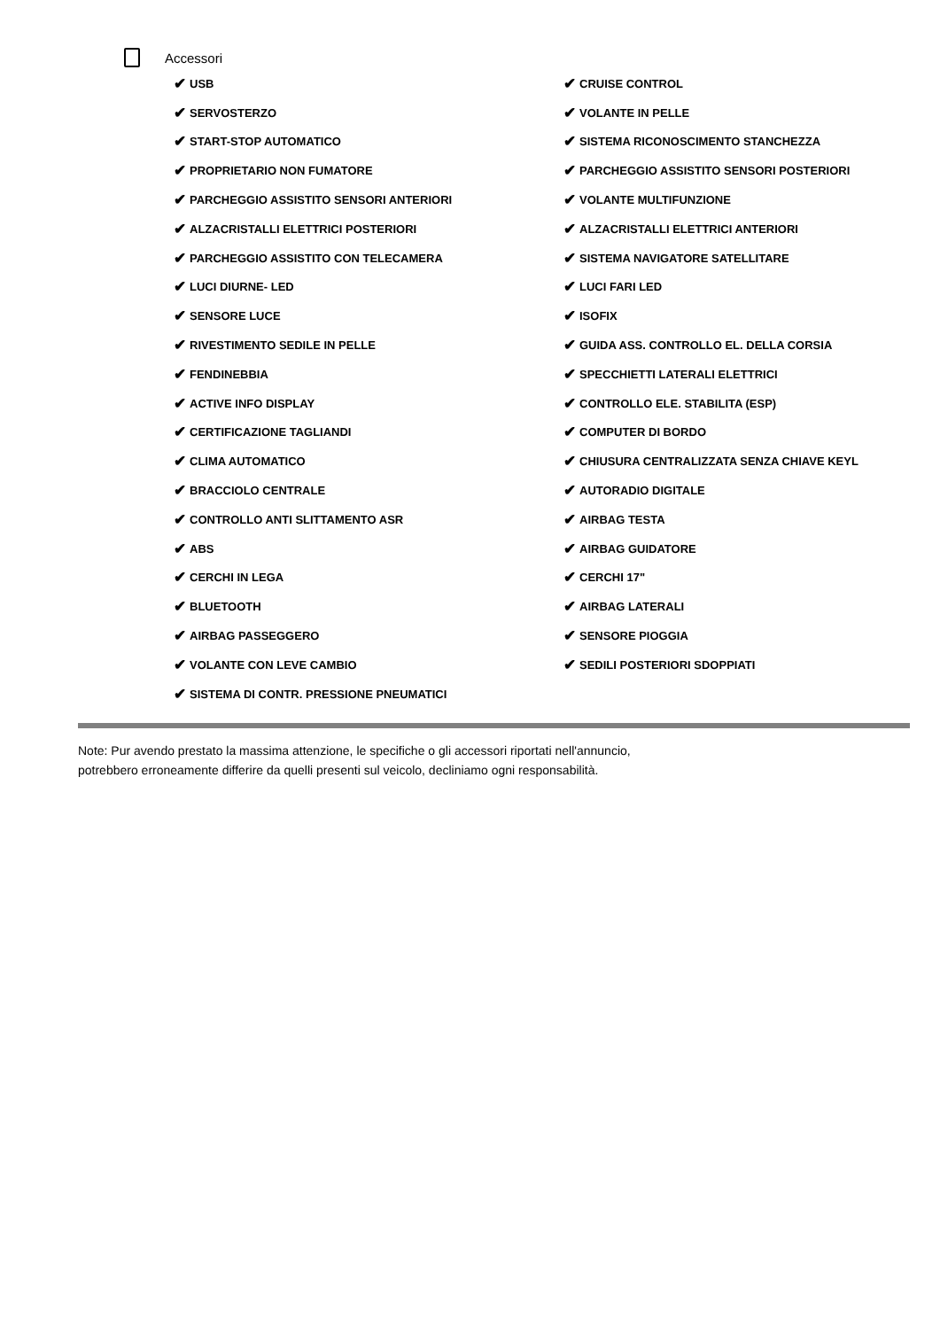Accessori
✔ USB
✔ CRUISE CONTROL
✔ SERVOSTERZO
✔ VOLANTE IN PELLE
✔ START-STOP AUTOMATICO
✔ SISTEMA RICONOSCIMENTO STANCHEZZA
✔ PROPRIETARIO NON FUMATORE
✔ PARCHEGGIO ASSISTITO SENSORI POSTERIORI
✔ PARCHEGGIO ASSISTITO SENSORI ANTERIORI
✔ VOLANTE MULTIFUNZIONE
✔ ALZACRISTALLI ELETTRICI POSTERIORI
✔ ALZACRISTALLI ELETTRICI ANTERIORI
✔ PARCHEGGIO ASSISTITO CON TELECAMERA
✔ SISTEMA NAVIGATORE SATELLITARE
✔ LUCI DIURNE- LED
✔ LUCI FARI LED
✔ SENSORE LUCE
✔ ISOFIX
✔ RIVESTIMENTO SEDILE IN PELLE
✔ GUIDA ASS. CONTROLLO EL. DELLA CORSIA
✔ FENDINEBBIA
✔ SPECCHIETTI LATERALI ELETTRICI
✔ ACTIVE INFO DISPLAY
✔ CONTROLLO ELE. STABILITA (ESP)
✔ CERTIFICAZIONE TAGLIANDI
✔ COMPUTER DI BORDO
✔ CLIMA AUTOMATICO
✔ CHIUSURA CENTRALIZZATA SENZA CHIAVE KEYL
✔ BRACCIOLO CENTRALE
✔ AUTORADIO DIGITALE
✔ CONTROLLO ANTI SLITTAMENTO ASR
✔ AIRBAG TESTA
✔ ABS
✔ AIRBAG GUIDATORE
✔ CERCHI IN LEGA
✔ CERCHI 17"
✔ BLUETOOTH
✔ AIRBAG LATERALI
✔ AIRBAG PASSEGGERO
✔ SENSORE PIOGGIA
✔ VOLANTE CON LEVE CAMBIO
✔ SEDILI POSTERIORI SDOPPIATI
✔ SISTEMA DI CONTR. PRESSIONE PNEUMATICI
Note: Pur avendo prestato la massima attenzione, le specifiche o gli accessori riportati nell'annuncio,
potrebbero erroneamente differire da quelli presenti sul veicolo, decliniamo ogni responsabilità.